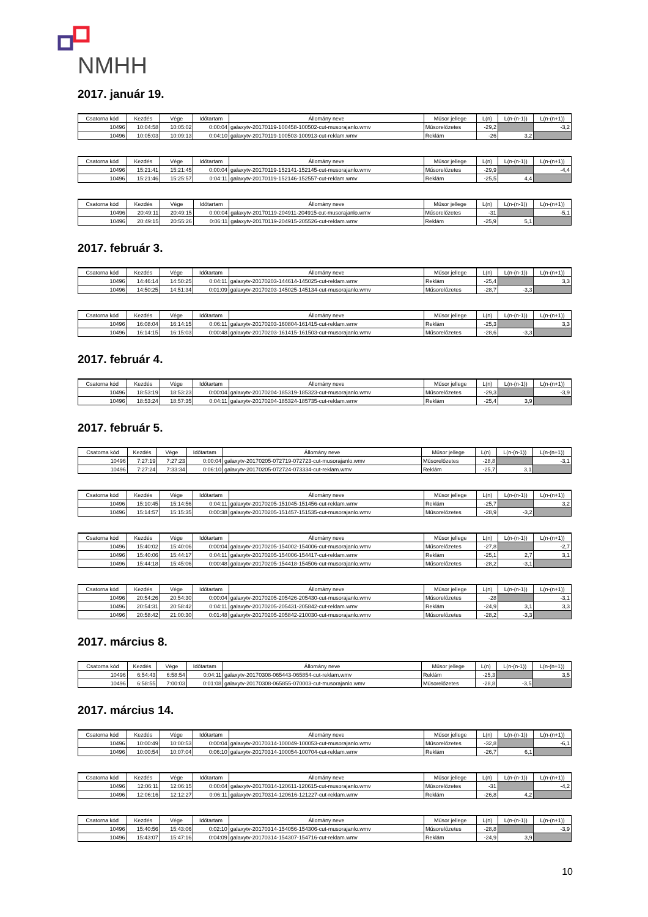NMHH
2017. január 19.
| Csatorna kód | Kezdés | Vége | Időtartam | Állomány neve | Műsor jellege | L(n) | L(n-(n-1)) | L(n-(n+1)) |
| --- | --- | --- | --- | --- | --- | --- | --- | --- |
| 10496 | 10:04:58 | 10:05:02 | 0:00:04 | galaxytv-20170119-100458-100502-cut-musorajanlo.wmv | Műsorelőzetes | -29,2 | | -3,2 |
| 10496 | 10:05:03 | 10:09:13 | 0:04:10 | galaxytv-20170119-100503-100913-cut-reklam.wmv | Reklám | -26 | 3,2 | |
| Csatorna kód | Kezdés | Vége | Időtartam | Állomány neve | Műsor jellege | L(n) | L(n-(n-1)) | L(n-(n+1)) |
| --- | --- | --- | --- | --- | --- | --- | --- | --- |
| 10496 | 15:21:41 | 15:21:45 | 0:00:04 | galaxytv-20170119-152141-152145-cut-musorajanlo.wmv | Műsorelőzetes | -29,9 | | -4,4 |
| 10496 | 15:21:46 | 15:25:57 | 0:04:11 | galaxytv-20170119-152146-152557-cut-reklam.wmv | Reklám | -25,5 | 4,4 | |
| Csatorna kód | Kezdés | Vége | Időtartam | Állomány neve | Műsor jellege | L(n) | L(n-(n-1)) | L(n-(n+1)) |
| --- | --- | --- | --- | --- | --- | --- | --- | --- |
| 10496 | 20:49:11 | 20:49:15 | 0:00:04 | galaxytv-20170119-204911-204915-cut-musorajanlo.wmv | Műsorelőzetes | -31 | | -5,1 |
| 10496 | 20:49:15 | 20:55:26 | 0:06:11 | galaxytv-20170119-204915-205526-cut-reklam.wmv | Reklám | -25,9 | 5,1 | |
2017. február 3.
| Csatorna kód | Kezdés | Vége | Időtartam | Állomány neve | Műsor jellege | L(n) | L(n-(n-1)) | L(n-(n+1)) |
| --- | --- | --- | --- | --- | --- | --- | --- | --- |
| 10496 | 14:46:14 | 14:50:25 | 0:04:11 | galaxytv-20170203-144614-145025-cut-reklam.wmv | Reklám | -25,4 | | 3,3 |
| 10496 | 14:50:25 | 14:51:34 | 0:01:09 | galaxytv-20170203-145025-145134-cut-musorajanlo.wmv | Műsorelőzetes | -28,7 | -3,3 | |
| Csatorna kód | Kezdés | Vége | Időtartam | Állomány neve | Műsor jellege | L(n) | L(n-(n-1)) | L(n-(n+1)) |
| --- | --- | --- | --- | --- | --- | --- | --- | --- |
| 10496 | 16:08:04 | 16:14:15 | 0:06:11 | galaxytv-20170203-160804-161415-cut-reklam.wmv | Reklám | -25,3 | | 3,3 |
| 10496 | 16:14:15 | 16:15:03 | 0:00:48 | galaxytv-20170203-161415-161503-cut-musorajanlo.wmv | Műsorelőzetes | -28,6 | -3,3 | |
2017. február 4.
| Csatorna kód | Kezdés | Vége | Időtartam | Állomány neve | Műsor jellege | L(n) | L(n-(n-1)) | L(n-(n+1)) |
| --- | --- | --- | --- | --- | --- | --- | --- | --- |
| 10496 | 18:53:19 | 18:53:23 | 0:00:04 | galaxytv-20170204-185319-185323-cut-musorajanlo.wmv | Műsorelőzetes | -29,3 | | -3,9 |
| 10496 | 18:53:24 | 18:57:35 | 0:04:11 | galaxytv-20170204-185324-185735-cut-reklam.wmv | Reklám | -25,4 | 3,9 | |
2017. február 5.
| Csatorna kód | Kezdés | Vége | Időtartam | Állomány neve | Műsor jellege | L(n) | L(n-(n-1)) | L(n-(n+1)) |
| --- | --- | --- | --- | --- | --- | --- | --- | --- |
| 10496 | 7:27:19 | 7:27:23 | 0:00:04 | galaxytv-20170205-072719-072723-cut-musorajanlo.wmv | Műsorelőzetes | -28,8 | | -3,1 |
| 10496 | 7:27:24 | 7:33:34 | 0:06:10 | galaxytv-20170205-072724-073334-cut-reklam.wmv | Reklám | -25,7 | 3,1 | |
| Csatorna kód | Kezdés | Vége | Időtartam | Állomány neve | Műsor jellege | L(n) | L(n-(n-1)) | L(n-(n+1)) |
| --- | --- | --- | --- | --- | --- | --- | --- | --- |
| 10496 | 15:10:45 | 15:14:56 | 0:04:11 | galaxytv-20170205-151045-151456-cut-reklam.wmv | Reklám | -25,7 | | 3,2 |
| 10496 | 15:14:57 | 15:15:35 | 0:00:38 | galaxytv-20170205-151457-151535-cut-musorajanlo.wmv | Műsorelőzetes | -28,9 | -3,2 | |
| Csatorna kód | Kezdés | Vége | Időtartam | Állomány neve | Műsor jellege | L(n) | L(n-(n-1)) | L(n-(n+1)) |
| --- | --- | --- | --- | --- | --- | --- | --- | --- |
| 10496 | 15:40:02 | 15:40:06 | 0:00:04 | galaxytv-20170205-154002-154006-cut-musorajanlo.wmv | Műsorelőzetes | -27,8 | | -2,7 |
| 10496 | 15:40:06 | 15:44:17 | 0:04:11 | galaxytv-20170205-154006-154417-cut-reklam.wmv | Reklám | -25,1 | 2,7 | 3,1 |
| 10496 | 15:44:18 | 15:45:06 | 0:00:48 | galaxytv-20170205-154418-154506-cut-musorajanlo.wmv | Műsorelőzetes | -28,2 | -3,1 | |
| Csatorna kód | Kezdés | Vége | Időtartam | Állomány neve | Műsor jellege | L(n) | L(n-(n-1)) | L(n-(n+1)) |
| --- | --- | --- | --- | --- | --- | --- | --- | --- |
| 10496 | 20:54:26 | 20:54:30 | 0:00:04 | galaxytv-20170205-205426-205430-cut-musorajanlo.wmv | Műsorelőzetes | -28 | | -3,1 |
| 10496 | 20:54:31 | 20:58:42 | 0:04:11 | galaxytv-20170205-205431-205842-cut-reklam.wmv | Reklám | -24,9 | 3,1 | 3,3 |
| 10496 | 20:58:42 | 21:00:30 | 0:01:48 | galaxytv-20170205-205842-210030-cut-musorajanlo.wmv | Műsorelőzetes | -28,2 | -3,3 | |
2017. március 8.
| Csatorna kód | Kezdés | Vége | Időtartam | Állomány neve | Műsor jellege | L(n) | L(n-(n-1)) | L(n-(n+1)) |
| --- | --- | --- | --- | --- | --- | --- | --- | --- |
| 10496 | 6:54:43 | 6:58:54 | 0:04:11 | galaxytv-20170308-065443-065854-cut-reklam.wmv | Reklám | -25,3 | | 3,5 |
| 10496 | 6:58:55 | 7:00:03 | 0:01:08 | galaxytv-20170308-065855-070003-cut-musorajanlo.wmv | Műsorelőzetes | -28,8 | -3,5 | |
2017. március 14.
| Csatorna kód | Kezdés | Vége | Időtartam | Állomány neve | Műsor jellege | L(n) | L(n-(n-1)) | L(n-(n+1)) |
| --- | --- | --- | --- | --- | --- | --- | --- | --- |
| 10496 | 10:00:49 | 10:00:53 | 0:00:04 | galaxytv-20170314-100049-100053-cut-musorajanlo.wmv | Műsorelőzetes | -32,8 | | -6,1 |
| 10496 | 10:00:54 | 10:07:04 | 0:06:10 | galaxytv-20170314-100054-100704-cut-reklam.wmv | Reklám | -26,7 | 6,1 | |
| Csatorna kód | Kezdés | Vége | Időtartam | Állomány neve | Műsor jellege | L(n) | L(n-(n-1)) | L(n-(n+1)) |
| --- | --- | --- | --- | --- | --- | --- | --- | --- |
| 10496 | 12:06:11 | 12:06:15 | 0:00:04 | galaxytv-20170314-120611-120615-cut-musorajanlo.wmv | Műsorelőzetes | -31 | | -4,2 |
| 10496 | 12:06:16 | 12:12:27 | 0:06:11 | galaxytv-20170314-120616-121227-cut-reklam.wmv | Reklám | -26,8 | 4,2 | |
| Csatorna kód | Kezdés | Vége | Időtartam | Állomány neve | Műsor jellege | L(n) | L(n-(n-1)) | L(n-(n+1)) |
| --- | --- | --- | --- | --- | --- | --- | --- | --- |
| 10496 | 15:40:56 | 15:43:06 | 0:02:10 | galaxytv-20170314-154056-154306-cut-musorajanlo.wmv | Műsorelőzetes | -28,8 | | -3,9 |
| 10496 | 15:43:07 | 15:47:16 | 0:04:09 | galaxytv-20170314-154307-154716-cut-reklam.wmv | Reklám | -24,9 | 3,9 | |
10